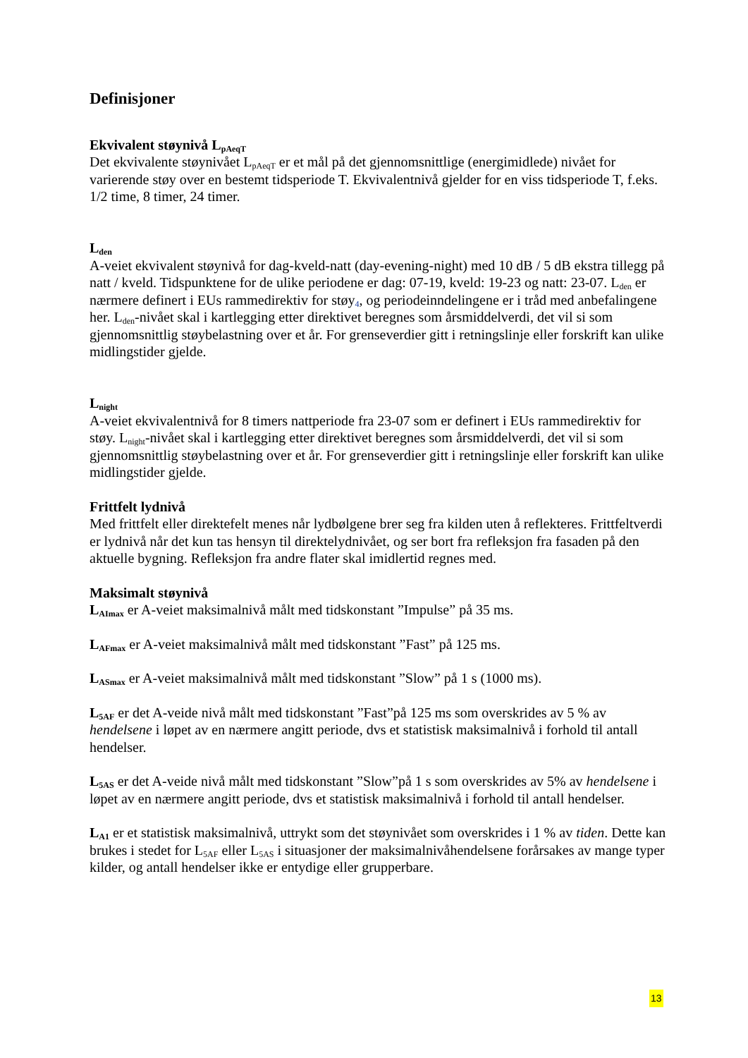Definisjoner
Ekvivalent støynivå L<sub>pAeqT</sub>
Det ekvivalente støynivået L<sub>pAeqT</sub> er et mål på det gjennomsnittlige (energimidlede) nivået for varierende støy over en bestemt tidsperiode T. Ekvivalentnivå gjelder for en viss tidsperiode T, f.eks. 1/2 time, 8 timer, 24 timer.
L<sub>den</sub>
A-veiet ekvivalent støynivå for dag-kveld-natt (day-evening-night) med 10 dB / 5 dB ekstra tillegg på natt / kveld. Tidspunktene for de ulike periodene er dag: 07-19, kveld: 19-23 og natt: 23-07. L<sub>den</sub> er nærmere definert i EUs rammedirektiv for støy<sub>4</sub>, og periodeinndelingene er i tråd med anbefalingene her. L<sub>den</sub>-nivået skal i kartlegging etter direktivet beregnes som årsmiddelverdi, det vil si som gjennomsnittlig støybelastning over et år. For grenseverdier gitt i retningslinje eller forskrift kan ulike midlingstider gjelde.
L<sub>night</sub>
A-veiet ekvivalentnivå for 8 timers nattperiode fra 23-07 som er definert i EUs rammedirektiv for støy. L<sub>night</sub>-nivået skal i kartlegging etter direktivet beregnes som årsmiddelverdi, det vil si som gjennomsnittlig støybelastning over et år. For grenseverdier gitt i retningslinje eller forskrift kan ulike midlingstider gjelde.
Frittfelt lydnivå
Med frittfelt eller direktefelt menes når lydbølgene brer seg fra kilden uten å reflekteres. Frittfeltverdi er lydnivå når det kun tas hensyn til direktelydnivået, og ser bort fra refleksjon fra fasaden på den aktuelle bygning. Refleksjon fra andre flater skal imidlertid regnes med.
Maksimalt støynivå
L<sub>AImax</sub> er A-veiet maksimalnivå målt med tidskonstant ”Impulse” på 35 ms.
L<sub>AFmax</sub> er A-veiet maksimalnivå målt med tidskonstant ”Fast” på 125 ms.
L<sub>ASmax</sub> er A-veiet maksimalnivå målt med tidskonstant ”Slow” på 1 s (1000 ms).
L<sub>5AF</sub> er det A-veide nivå målt med tidskonstant ”Fast”på 125 ms som overskrides av 5 % av hendelsene i løpet av en nærmere angitt periode, dvs et statistisk maksimalnivå i forhold til antall hendelser.
L<sub>5AS</sub> er det A-veide nivå målt med tidskonstant ”Slow”på 1 s som overskrides av 5% av hendelsene i løpet av en nærmere angitt periode, dvs et statistisk maksimalnivå i forhold til antall hendelser.
L<sub>A1</sub> er et statistisk maksimalnivå, uttrykt som det støynivået som overskrides i 1 % av tiden. Dette kan brukes i stedet for L<sub>5AF</sub> eller L<sub>5AS</sub> i situasjoner der maksimalnivåhendelsene forårsakes av mange typer kilder, og antall hendelser ikke er entydige eller grupperbare.
13